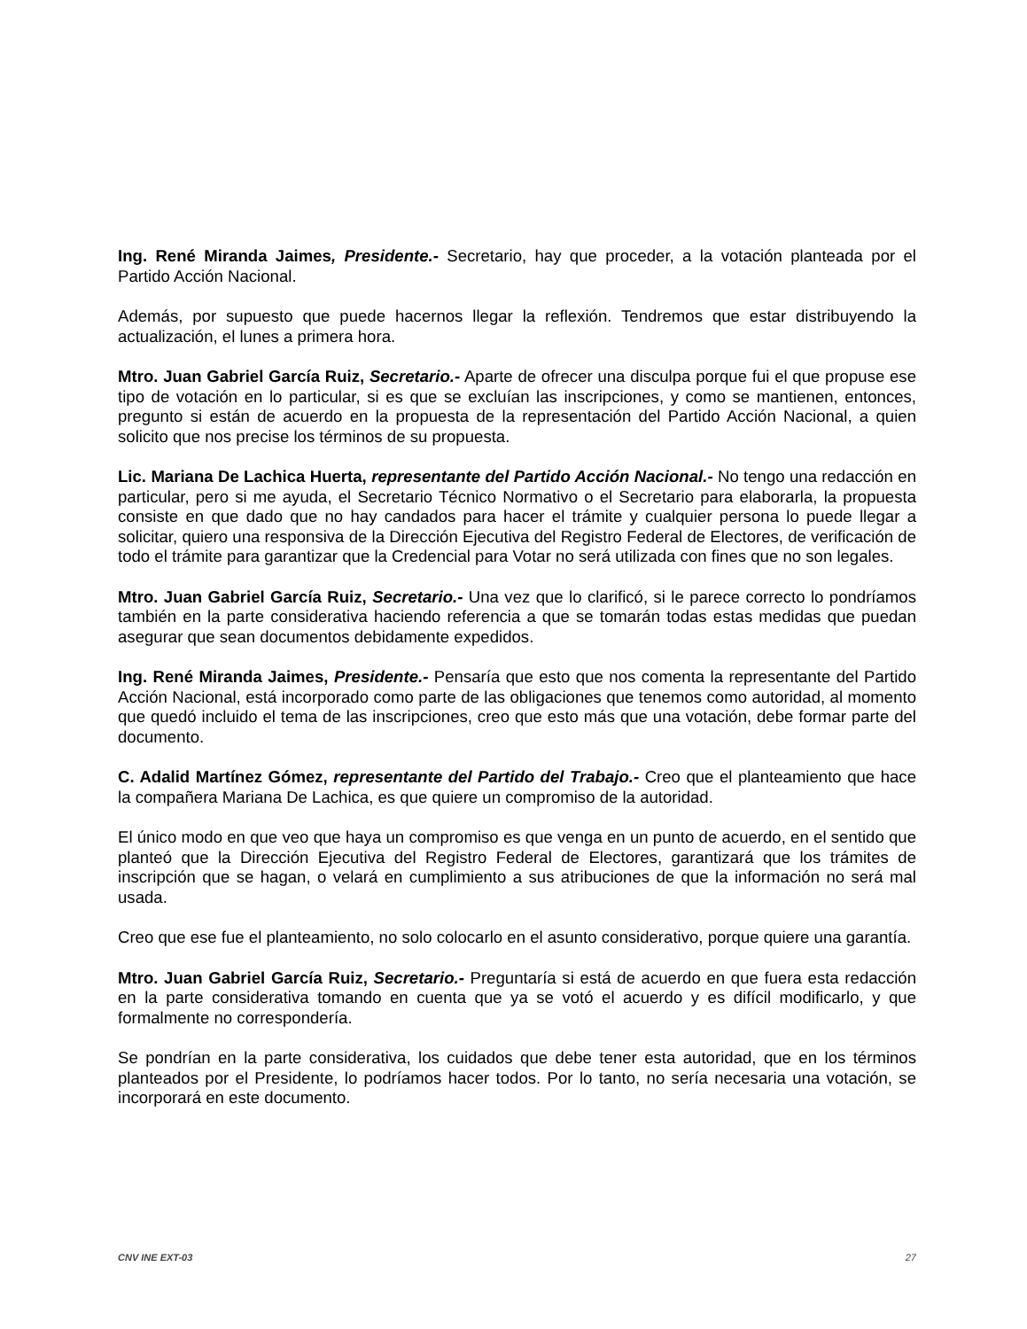Ing. René Miranda Jaimes, Presidente.- Secretario, hay que proceder, a la votación planteada por el Partido Acción Nacional.
Además, por supuesto que puede hacernos llegar la reflexión. Tendremos que estar distribuyendo la actualización, el lunes a primera hora.
Mtro. Juan Gabriel García Ruiz, Secretario.- Aparte de ofrecer una disculpa porque fui el que propuse ese tipo de votación en lo particular, si es que se excluían las inscripciones, y como se mantienen, entonces, pregunto si están de acuerdo en la propuesta de la representación del Partido Acción Nacional, a quien solicito que nos precise los términos de su propuesta.
Lic. Mariana De Lachica Huerta, representante del Partido Acción Nacional.- No tengo una redacción en particular, pero si me ayuda, el Secretario Técnico Normativo o el Secretario para elaborarla, la propuesta consiste en que dado que no hay candados para hacer el trámite y cualquier persona lo puede llegar a solicitar, quiero una responsiva de la Dirección Ejecutiva del Registro Federal de Electores, de verificación de todo el trámite para garantizar que la Credencial para Votar no será utilizada con fines que no son legales.
Mtro. Juan Gabriel García Ruiz, Secretario.- Una vez que lo clarificó, si le parece correcto lo pondríamos también en la parte considerativa haciendo referencia a que se tomarán todas estas medidas que puedan asegurar que sean documentos debidamente expedidos.
Ing. René Miranda Jaimes, Presidente.- Pensaría que esto que nos comenta la representante del Partido Acción Nacional, está incorporado como parte de las obligaciones que tenemos como autoridad, al momento que quedó incluido el tema de las inscripciones, creo que esto más que una votación, debe formar parte del documento.
C. Adalid Martínez Gómez, representante del Partido del Trabajo.- Creo que el planteamiento que hace la compañera Mariana De Lachica, es que quiere un compromiso de la autoridad.
El único modo en que veo que haya un compromiso es que venga en un punto de acuerdo, en el sentido que planteó que la Dirección Ejecutiva del Registro Federal de Electores, garantizará que los trámites de inscripción que se hagan, o velará en cumplimiento a sus atribuciones de que la información no será mal usada.
Creo que ese fue el planteamiento, no solo colocarlo en el asunto considerativo, porque quiere una garantía.
Mtro. Juan Gabriel García Ruiz, Secretario.- Preguntaría si está de acuerdo en que fuera esta redacción en la parte considerativa tomando en cuenta que ya se votó el acuerdo y es difícil modificarlo, y que formalmente no correspondería.
Se pondrían en la parte considerativa, los cuidados que debe tener esta autoridad, que en los términos planteados por el Presidente, lo podríamos hacer todos. Por lo tanto, no sería necesaria una votación, se incorporará en este documento.
CNV INE EXT-03 27